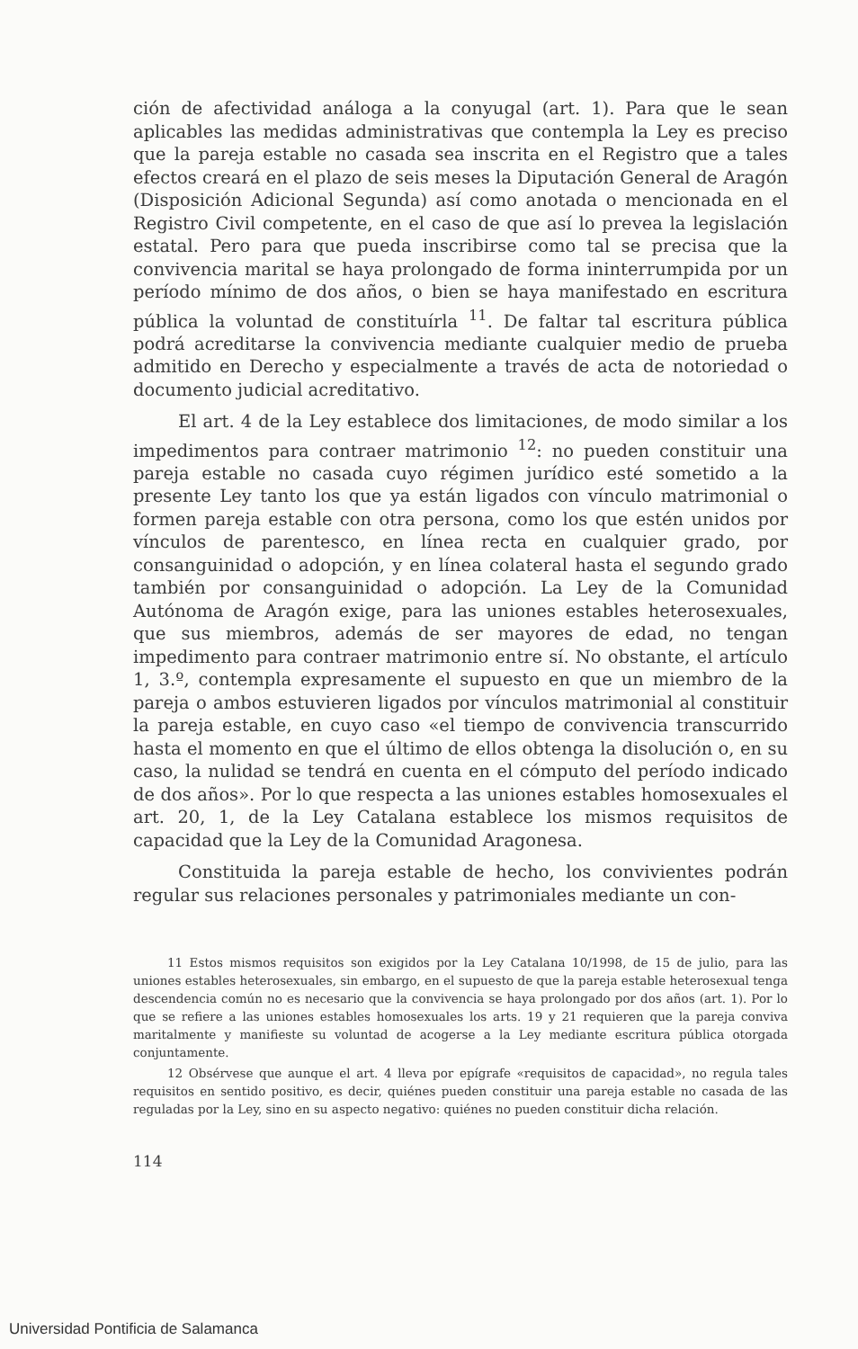ción de afectividad análoga a la conyugal (art. 1). Para que le sean aplicables las medidas administrativas que contempla la Ley es preciso que la pareja estable no casada sea inscrita en el Registro que a tales efectos creará en el plazo de seis meses la Diputación General de Aragón (Disposición Adicional Segunda) así como anotada o mencionada en el Registro Civil competente, en el caso de que así lo prevea la legislación estatal. Pero para que pueda inscribirse como tal se precisa que la convivencia marital se haya prolongado de forma ininterrumpida por un período mínimo de dos años, o bien se haya manifestado en escritura pública la voluntad de constituírla <sup>11</sup>. De faltar tal escritura pública podrá acreditarse la convivencia mediante cualquier medio de prueba admitido en Derecho y especialmente a través de acta de notoriedad o documento judicial acreditativo.
El art. 4 de la Ley establece dos limitaciones, de modo similar a los impedimentos para contraer matrimonio <sup>12</sup>: no pueden constituir una pareja estable no casada cuyo régimen jurídico esté sometido a la presente Ley tanto los que ya están ligados con vínculo matrimonial o formen pareja estable con otra persona, como los que estén unidos por vínculos de parentesco, en línea recta en cualquier grado, por consanguinidad o adopción, y en línea colateral hasta el segundo grado también por consanguinidad o adopción. La Ley de la Comunidad Autónoma de Aragón exige, para las uniones estables heterosexuales, que sus miembros, además de ser mayores de edad, no tengan impedimento para contraer matrimonio entre sí. No obstante, el artículo 1, 3.º, contempla expresamente el supuesto en que un miembro de la pareja o ambos estuvieren ligados por vínculos matrimonial al constituir la pareja estable, en cuyo caso «el tiempo de convivencia transcurrido hasta el momento en que el último de ellos obtenga la disolución o, en su caso, la nulidad se tendrá en cuenta en el cómputo del período indicado de dos años». Por lo que respecta a las uniones estables homosexuales el art. 20, 1, de la Ley Catalana establece los mismos requisitos de capacidad que la Ley de la Comunidad Aragonesa.
Constituida la pareja estable de hecho, los convivientes podrán regular sus relaciones personales y patrimoniales mediante un con-
11 Estos mismos requisitos son exigidos por la Ley Catalana 10/1998, de 15 de julio, para las uniones estables heterosexuales, sin embargo, en el supuesto de que la pareja estable heterosexual tenga descendencia común no es necesario que la convivencia se haya prolongado por dos años (art. 1). Por lo que se refiere a las uniones estables homosexuales los arts. 19 y 21 requieren que la pareja conviva maritalmente y manifieste su voluntad de acogerse a la Ley mediante escritura pública otorgada conjuntamente.
12 Obsérvese que aunque el art. 4 lleva por epígrafe «requisitos de capacidad», no regula tales requisitos en sentido positivo, es decir, quiénes pueden constituir una pareja estable no casada de las reguladas por la Ley, sino en su aspecto negativo: quiénes no pueden constituir dicha relación.
114
Universidad Pontificia de Salamanca